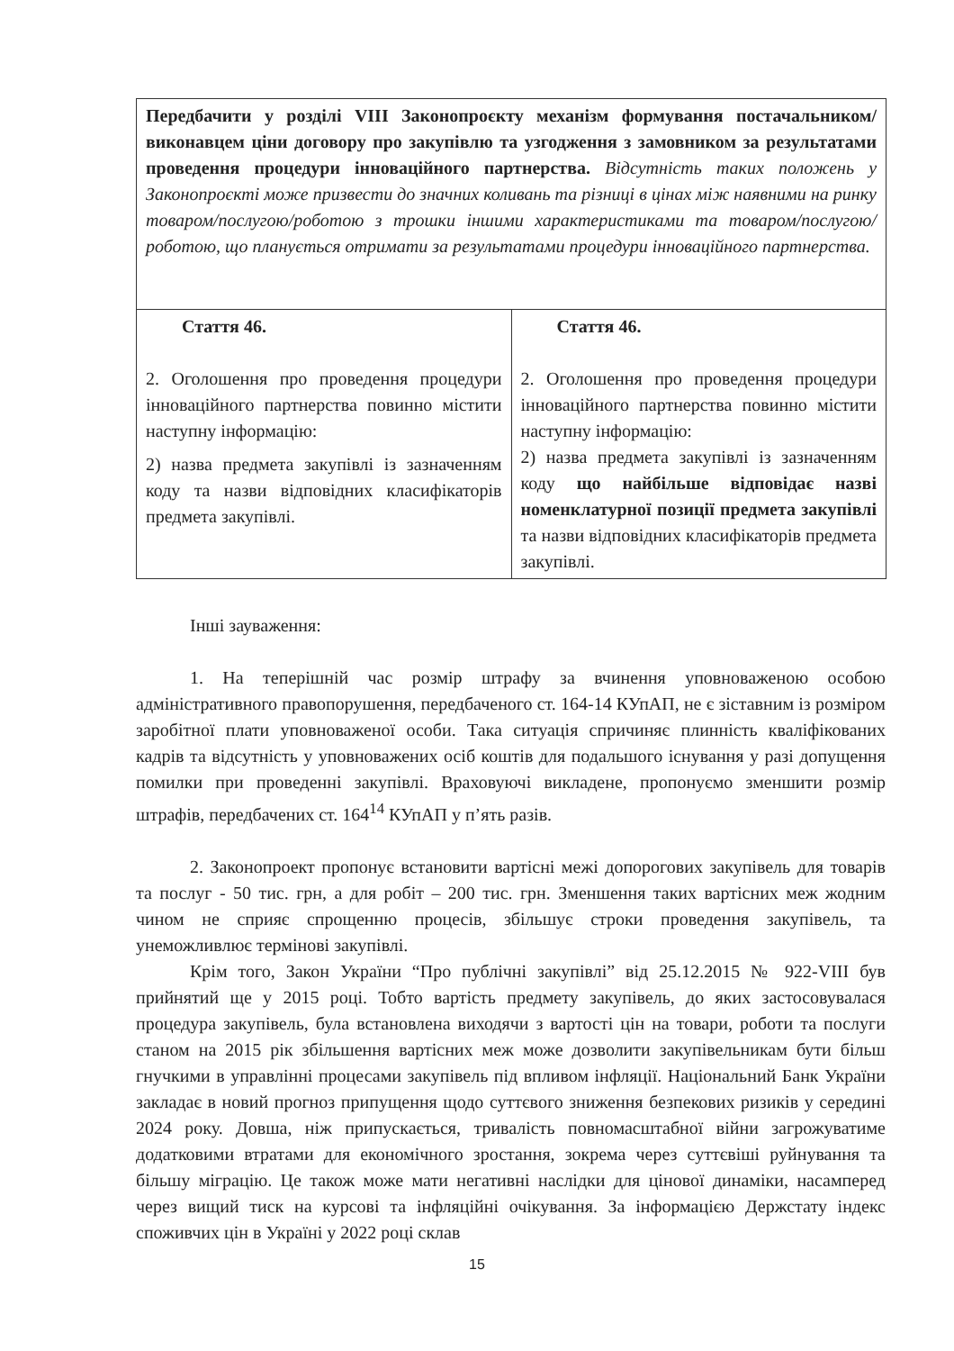| Передбачити у розділі VIII Законопроєкту механізм формування постачальником/виконавцем ціни договору про закупівлю та узгодження з замовником за результатами проведення процедури інноваційного партнерства. Відсутність таких положень у Законопроєкті може призвести до значних коливань та різниці в цінах між наявними на ринку товаром/послугою/роботою з трошки іншими характеристиками та товаром/послугою/роботою, що планується отримати за результатами процедури інноваційного партнерства. | |
| Стаття 46. 2. Оголошення про проведення процедури інноваційного партнерства повинно містити наступну інформацію: 2) назва предмета закупівлі із зазначенням коду та назви відповідних класифікаторів предмета закупівлі. | Стаття 46. 2. Оголошення про проведення процедури інноваційного партнерства повинно містити наступну інформацію: 2) назва предмета закупівлі із зазначенням коду що найбільше відповідає назві номенклатурної позиції предмета закупівлі та назви відповідних класифікаторів предмета закупівлі. |
Інші зауваження:
1. На теперішній час розмір штрафу за вчинення уповноваженою особою адміністративного правопорушення, передбаченого ст. 164-14 КУпАП, не є зіставним із розміром заробітної плати уповноваженої особи. Така ситуація спричиняє плинність кваліфікованих кадрів та відсутність у уповноважених осіб коштів для подальшого існування у разі допущення помилки при проведенні закупівлі. Враховуючі викладене, пропонуємо зменшити розмір штрафів, передбачених ст. 164<sup>14</sup> КУпАП у п’ять разів.
2. Законопроект пропонує встановити вартісні межі допорогових закупівель для товарів та послуг - 50 тис. грн, а для робіт – 200 тис. грн. Зменшення таких вартісних меж жодним чином не сприяє спрощенню процесів, збільшує строки проведення закупівель, та унеможливлює термінові закупівлі.
Крім того, Закон України “Про публічні закупівлі” від 25.12.2015 № 922-VIII був прийнятий ще у 2015 році. Тобто вартість предмету закупівель, до яких застосовувалася процедура закупівель, була встановлена виходячи з вартості цін на товари, роботи та послуги станом на 2015 рік збільшення вартісних меж може дозволити закупівельникам бути більш гнучкими в управлінні процесами закупівель під впливом інфляції. Національний Банк України закладає в новий прогноз припущення щодо суттєвого зниження безпекових ризиків у середині 2024 року. Довша, ніж припускається, тривалість повномасштабної війни загрожуватиме додатковими втратами для економічного зростання, зокрема через суттєвіші руйнування та більшу міграцію. Це також може мати негативні наслідки для цінової динаміки, насамперед через вищий тиск на курсові та інфляційні очікування. За інформацією Держстату індекс споживчих цін в Україні у 2022 році склав
15